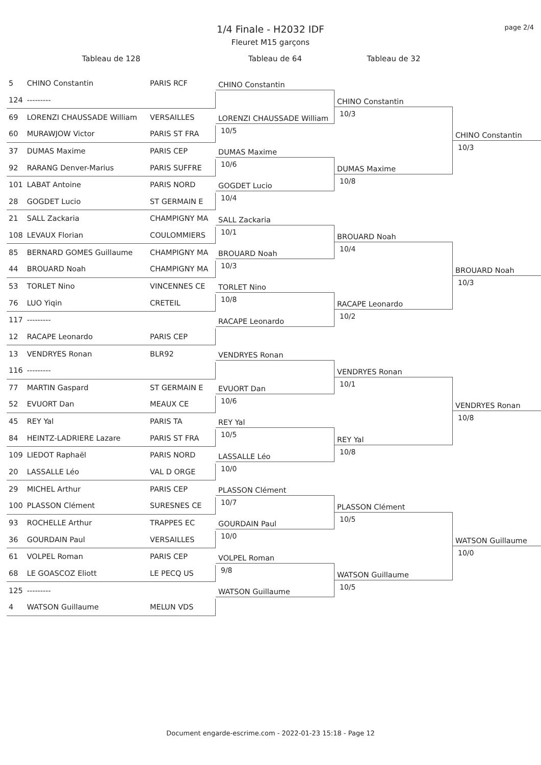page 2/4
1/4 Finale - H2032 IDF
Fleuret M15 garçons
Tableau de 128
Tableau de 64
Tableau de 32
| 5 | CHINO Constantin | PARIS RCF |
| 124 | --------- | |
| 69 | LORENZI CHAUSSADE William | VERSAILLES |
| 60 | MURAWJOW Victor | PARIS ST FRA |
| 37 | DUMAS Maxime | PARIS CEP |
| 92 | RARANG Denver-Marius | PARIS SUFFRE |
| 101 | LABAT Antoine | PARIS NORD |
| 28 | GOGDET Lucio | ST GERMAIN E |
| 21 | SALL Zackaria | CHAMPIGNY MA |
| 108 | LEVAUX Florian | COULOMMIERS |
| 85 | BERNARD GOMES Guillaume | CHAMPIGNY MA |
| 44 | BROUARD Noah | CHAMPIGNY MA |
| 53 | TORLET Nino | VINCENNES CE |
| 76 | LUO Yiqin | CRETEIL |
| 117 | --------- | |
| 12 | RACAPE Leonardo | PARIS CEP |
| 13 | VENDRYES Ronan | BLR92 |
| 116 | --------- | |
| 77 | MARTIN Gaspard | ST GERMAIN E |
| 52 | EVUORT Dan | MEAUX CE |
| 45 | REY Yal | PARIS TA |
| 84 | HEINTZ-LADRIERE Lazare | PARIS ST FRA |
| 109 | LIEDOT Raphaël | PARIS NORD |
| 20 | LASSALLE Léo | VAL D ORGE |
| 29 | MICHEL Arthur | PARIS CEP |
| 100 | PLASSON Clément | SURESNES CE |
| 93 | ROCHELLE Arthur | TRAPPES EC |
| 36 | GOURDAIN Paul | VERSAILLES |
| 61 | VOLPEL Roman | PARIS CEP |
| 68 | LE GOASCOZ Eliott | LE PECQ US |
| 125 | --------- | |
| 4 | WATSON Guillaume | MELUN VDS |
CHINO Constantin
LORENZI CHAUSSADE William
10/5
DUMAS Maxime
10/6
GOGDET Lucio
10/4
SALL Zackaria
10/1
BROUARD Noah
10/3
TORLET Nino
10/8
RACAPE Leonardo
VENDRYES Ronan
EVUORT Dan
10/6
REY Yal
10/5
LASSALLE Léo
10/0
PLASSON Clément
10/7
GOURDAIN Paul
10/0
VOLPEL Roman
9/8
WATSON Guillaume
CHINO Constantin
10/3
DUMAS Maxime
10/8
BROUARD Noah
10/4
RACAPE Leonardo
10/2
VENDRYES Ronan
10/1
REY Yal
10/8
PLASSON Clément
10/5
WATSON Guillaume
10/5
CHINO Constantin
10/3
BROUARD Noah
10/3
VENDRYES Ronan
10/8
WATSON Guillaume
10/0
Document engarde-escrime.com - 2022-01-23 15:18 - Page 12